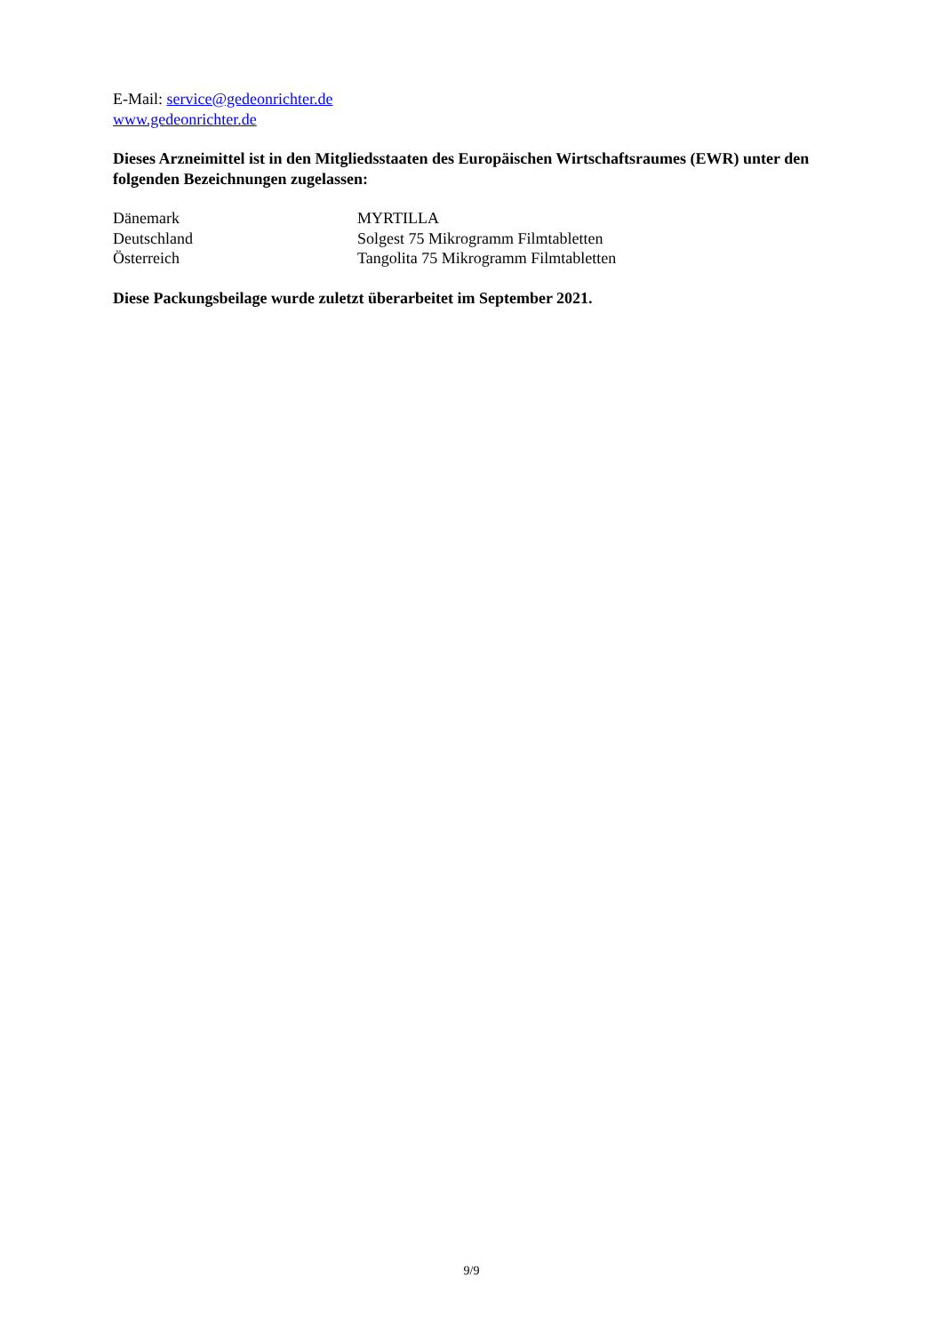E-Mail: service@gedeonrichter.de
www.gedeonrichter.de
Dieses Arzneimittel ist in den Mitgliedsstaaten des Europäischen Wirtschaftsraumes (EWR) unter den folgenden Bezeichnungen zugelassen:
Dänemark MYRTILLA
Deutschland Solgest 75 Mikrogramm Filmtabletten
Österreich Tangolita 75 Mikrogramm Filmtabletten
Diese Packungsbeilage wurde zuletzt überarbeitet im September 2021.
9/9